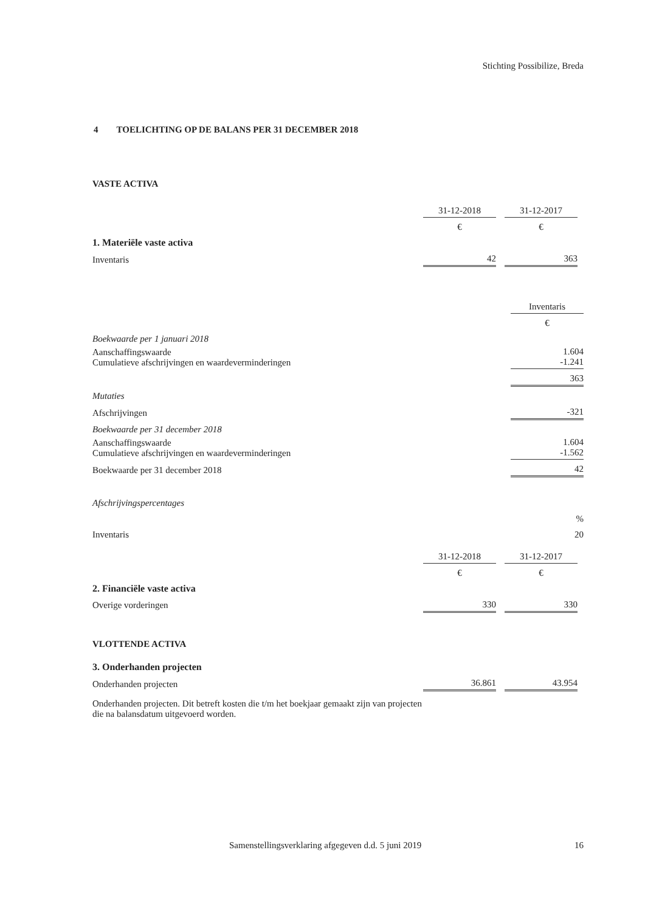Stichting Possibilize, Breda
4 TOELICHTING OP DE BALANS PER 31 DECEMBER 2018
VASTE ACTIVA
| | 31-12-2018 | | 31-12-2017 | |
| | € | | € | |
| 1. Materiële vaste activa | | | | |
| Inventaris | 42 | | 363 | |
| | Inventaris |
| | € |
| Boekwaarde per 1 januari 2018 | |
| Aanschaffingswaarde Cumulatieve afschrijvingen en waardeverminderingen | 1.604 -1.241 |
| | 363 |
| Mutaties | |
| Afschrijvingen | -321 |
| Boekwaarde per 31 december 2018 | |
| Aanschaffingswaarde Cumulatieve afschrijvingen en waardeverminderingen | 1.604 -1.562 |
| Boekwaarde per 31 december 2018 | 42 |
| Afschrijvingspercentages | |
| | % |
| Inventaris | 20 |
| | 31-12-2018 | | 31-12-2017 | |
| | € | | € | |
| 2. Financiële vaste activa | | | | |
| Overige vorderingen | 330 | | 330 | |
| VLOTTENDE ACTIVA | | | | |
| 3. Onderhanden projecten | | | | |
| Onderhanden projecten | 36.861 | | 43.954 | |
Onderhanden projecten. Dit betreft kosten die t/m het boekjaar gemaakt zijn van projecten die na balansdatum uitgevoerd worden.
Samenstellingsverklaring afgegeven d.d. 5 juni 2019 16